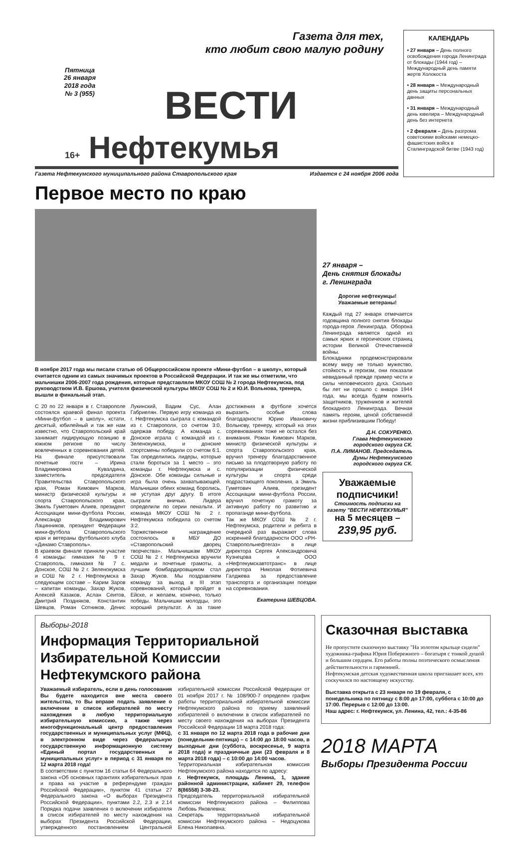Газета для тех,
кто любит свою малую родину
Пятница
26 января
2018 года
№ 3 (955)
ВЕСТИ
16+ Нефтекумья
Газета Нефтекумского муниципального района Ставропольского края Издается с 24 ноября 2006 года
КАЛЕНДАРЬ
• 27 января – День полного освобождения города Ленинграда от блокады (1944 год) – Международный день памяти жертв Холокоста
• 28 января – Международный день защиты персональных данных
• 31 января – Международный день ювелира – Международный день без интернета
• 2 февраля – День разгрома советскими войсками немецко-фашистских войск в Сталинградской битве (1943 год)
Первое место по краю
В ноябре 2017 года мы писали статью об Общероссийском проекте «Мини-футбол – в школу», который считается одним из самых значимых проектов в Российской Федерации. И так же мы отметили, что мальчишки 2006-2007 года рождения, которые представляли МКОУ СОШ № 2 города Нефтекумска, под руководством И.В. Ершова, учителя физической культуры МКОУ СОШ № 2 и Ю.И. Вольнова, тренера, вышли в финальный этап.
С 20 по 22 января в г. Ставрополе состоялся краевой финал проекта «Мини-футбол – в школу», кстати, десятый, юбилейный и так же нам известно, что Ставропольский край занимает лидирующую позицию в южном регионе по числу вовлеченных в соревнования детей. На финале присутствовали почетные гости – Ирина Владимировна Кувалдина, заместитель председателя Правительства Ставропольского края, Роман Кимович Марков, министр физической культуры и спорта Ставропольского края, Эмиль Гуметович Алиев, президент Ассоциации мини-футбола России, Александр Владимирович Лацинников, президент Федерации мини-футбола Ставропольского края и ветераны футбольного клуба «Динамо Ставрополь».
В краевом финале приняли участие 4 команды: гимназия № 9 г. Ставрополь, гимназия № 7 с. Донское, СОШ № 2 г. Зеленокумска и СОШ № 2 г. Нефтекумска в следующем составе – Карим Заров – капитан команды, Захар Жуков, Алексей Казаков, Аслан Сеитов, Дмитрий Поздняков, Константин Шевцов, Роман Сотников, Денис Лукинский, Вадим Сус, Алан Габриелян. Первую игру команда из г. Нефтекумска сыграла с командой из г. Ставрополя, со счетом 3:0, одержав победу. А команда с. Донское играла с командой из г. Зеленокумска, и донские спортсмены победили со счетом 6:1. Так определились лидеры, которые стали бороться за 1 место – это команды г. Нефтекумска и с. Донское. Обе команды сильные и игра была очень захватывающей. Мальчишки обеих команд боролись, не уступая друг другу. В итоге сыграли вничью. Лидера определили по серии пенальти. И команда МКОУ СОШ № 2 г. Нефтекумска победила со счетом 3:2.
Торжественное награждение состоялось в МБУ ДО «Ставропольский дворец творчества». Мальчишкам МКОУ СОШ № 2 г. Нефтекумска вручили медали и почетные грамоты, а лучшим бомбардировщиком стал Захар Жуков. Мы поздравляем команду за выход в III этап соревнований, который пройдет в Ейске, и желаем, конечно, только победы. Мальчишки молодцы, это хороший результат. А за такие достижения в футболе хочется выразить особые слова благодарности Юрию Ивановичу Вольнову, тренеру, который на этих соревнованиях тоже не остался без внимания. Роман Кимович Марков, министр физической культуры и спорта Ставропольского края, вручил тренеру благодарственное письмо за плодотворную работу по популяризации физической культуры и спорта среди подрастающего поколения, а Эмиль Гуметович Алиев, президент Ассоциации мини-футбола России, вручил почетную грамоту за активную работу по развитию и пропаганде мини-футбола.
Так же МКОУ СОШ № 2 г. Нефтекумска, родители и ребята в очередной раз выражают слова искренней благодарности ООО «РН-Ставропольнефтегаз» в лице директора Сергея Александровича Кузнецова и ООО «Нефтекумскавтотранс» в лице директора Николая Фотиевича Галджева за предоставление транспорта и организации поездки на соревнования.
Екатерина ШЕВЦОВА.
27 января –
День снятия блокады
г. Ленинграда
Дорогие нефтекумцы!
Уважаемые ветераны!
Каждый год 27 января отмечается годовщина полного снятия блокады города-героя Ленинграда. Оборона Ленинграда является одной из самых ярких и героических страниц истории Великой Отечественной войны.
Блокадники продемонстрировали всему миру не только мужество, стойкость и героизм, они показали невиданный прежде пример чести и силы человеческого духа. Сколько бы лет ни прошло с января 1944 года, мы всегда будем помнить защитников, тружеников и жителей блокадного Ленинграда. Вечная память героям, ценой собственной жизни приблизившим Победу!
Д.Н. СОКУРЕНКО.
Глава Нефтекумского городского округа СК.
П.А. ЛИМАНОВ. Председатель Думы Нефтекумского городского округа СК.
Уважаемые подписчики!
Стоимость подписки на газету "ВЕСТИ НЕФТЕКУМЬЯ"
на 5 месяцев –
239,95 руб.
Выборы-2018
Информация Территориальной Избирательной Комиссии Нефтекумского района
Уважаемый избиратель, если в день голосования Вы будете находится вне места своего жительства, то Вы вправе подать заявление о включении в список избирателей по месту нахождения в любую территориальную избирательную комиссию, а также через многофункциональный центр предоставления государственных и муниципальных услуг (МФЦ), в электронном виде через федеральную государственную информационную систему «Единый портал государственных и муниципальных услуг» в период с 31 января по 12 марта 2018 года!
В соответствии с пунктом 16 статьи 64 Федерального закона «Об основных гарантиях избирательных прав и права на участие в референдуме граждан Российской Федерации», пунктом 41 статьи 27 Федерального закона «О выборах Президента Российской Федерации», пунктами 2.2, 2.3 и 2.14 Порядка подачи заявления о включении избирателя в список избирателей по месту нахождения на выборах Президента Российской Федерации, утвержденного постановлением Центральной избирательной комиссии Российской Федерации от 01 ноября 2017 г. № 108/900-7 определен график работы территориальной избирательной комиссии Нефтекумского района по приему заявлений избирателей о включении в список избирателей по месту своего нахождения на выборах Президента Российской Федерации 18 марта 2018 года:
с 31 января по 12 марта 2018 года в рабочие дни (понедельник-пятница) – с 14:00 до 18:00 часов, в выходные дни (суббота, воскресенье, 9 марта 2018 года) и праздничные дни (23 февраля и 8 марта 2018 года) – с 10:00 до 14:00 часов.
Территориальная избирательная комиссия Нефтекумского района находится по адресу:
г. Нефтекумск, площадь Ленина, 1, здание районной администрации, кабинет 29, телефон 8(86558) 3-38-23.
Председатель территориальной избирательной комиссии Нефтекумского района – Филиппова Любовь Яковлевна;
Секретарь территориальной избирательной комиссии Нефтекумского района – Недоцукова Елена Николаевна.
Сказочная выставка
Не пропустите сказочную выставку "На золотом крыльце сидели" художника-графика Юрия Побережного – богатыря с тонкой душой и большим сердцем. Его работы полны поэтического осмысления действительности и гармонией.
Нефтекумская детская художественная школа приглашает всех, кто соскучился по настоящему искусству.
Выставка открыта с 23 января по 19 февраля, с понедельника по пятницу с 8:00 до 17:00, суббота с 10:00 до 17:00. Перерыв с 12:00 до 13:00.
Наш адрес: г. Нефтекумск, ул. Ленина, 42, тел.: 4-35-86
2018 МАРТА
Выборы Президента России